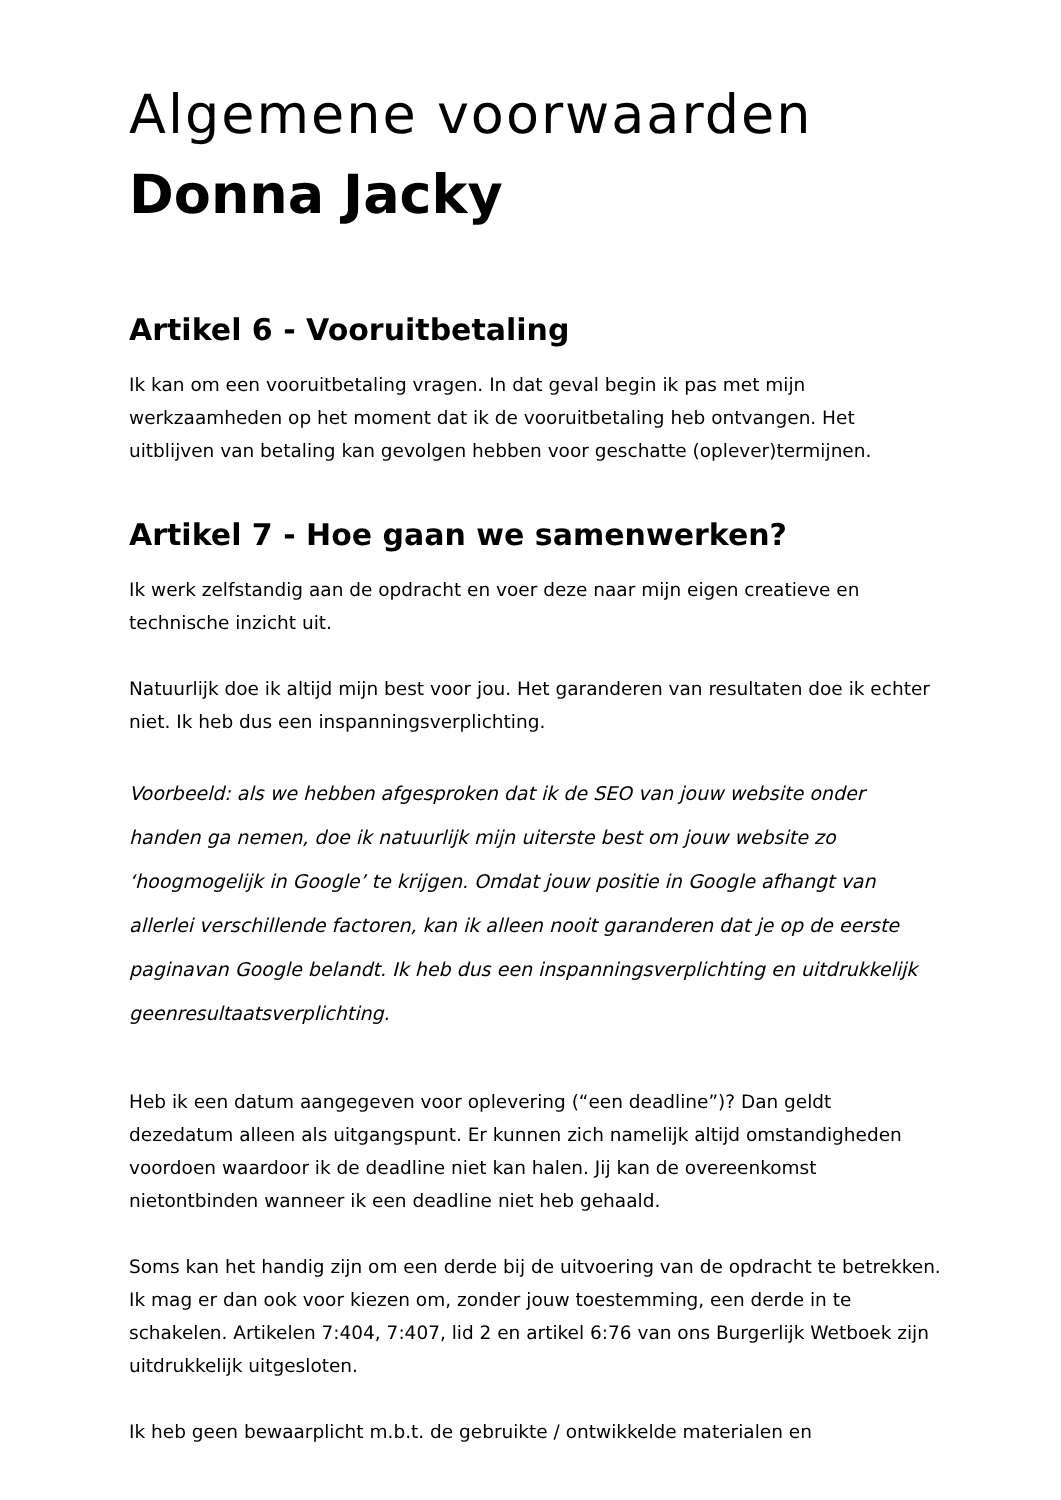Algemene voorwaarden
Donna Jacky
Artikel 6 - Vooruitbetaling
Ik kan om een vooruitbetaling vragen. In dat geval begin ik pas met mijn werkzaamheden op het moment dat ik de vooruitbetaling heb ontvangen. Het uitblijven van betaling kan gevolgen hebben voor geschatte (oplever)termijnen.
Artikel 7 - Hoe gaan we samenwerken?
Ik werk zelfstandig aan de opdracht en voer deze naar mijn eigen creatieve en technische inzicht uit.
Natuurlijk doe ik altijd mijn best voor jou. Het garanderen van resultaten doe ik echter niet. Ik heb dus een inspanningsverplichting.
Voorbeeld: als we hebben afgesproken dat ik de SEO van jouw website onder handen ga nemen, doe ik natuurlijk mijn uiterste best om jouw website zo ‘hoogmogelijk in Google’ te krijgen. Omdat jouw positie in Google afhangt van allerlei verschillende factoren, kan ik alleen nooit garanderen dat je op de eerste paginavan Google belandt. Ik heb dus een inspanningsverplichting en uitdrukkelijk geenresultaatsverplichting.
Heb ik een datum aangegeven voor oplevering (“een deadline”)? Dan geldt dezedatum alleen als uitgangspunt. Er kunnen zich namelijk altijd omstandigheden voordoen waardoor ik de deadline niet kan halen. Jij kan de overeenkomst nietontbinden wanneer ik een deadline niet heb gehaald.
Soms kan het handig zijn om een derde bij de uitvoering van de opdracht te betrekken. Ik mag er dan ook voor kiezen om, zonder jouw toestemming, een derde in te schakelen. Artikelen 7:404, 7:407, lid 2 en artikel 6:76 van ons Burgerlijk Wetboek zijn uitdrukkelijk uitgesloten.
Ik heb geen bewaarplicht m.b.t. de gebruikte / ontwikkelde materialen en